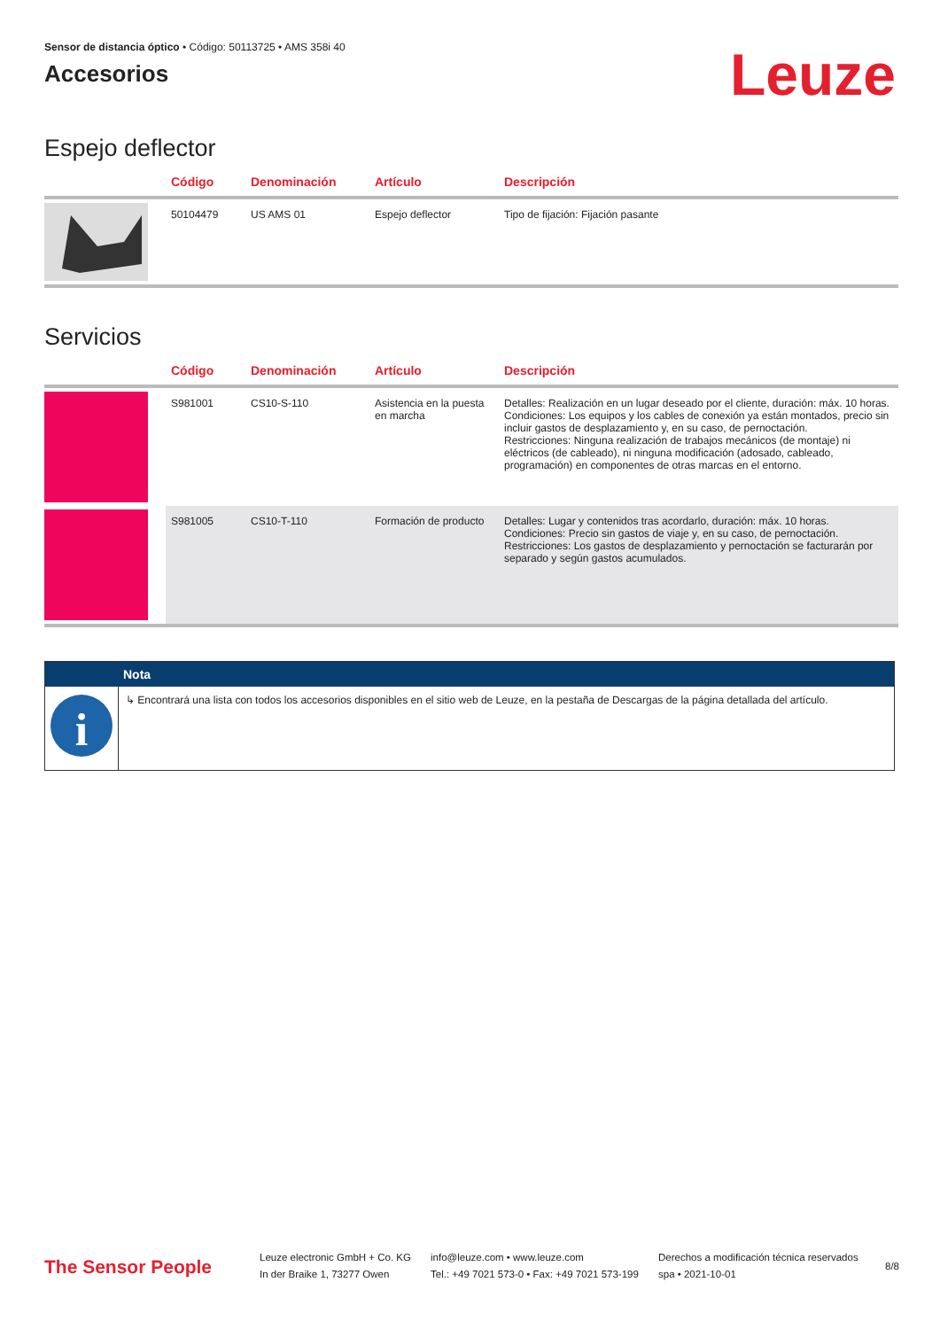Sensor de distancia óptico • Código: 50113725 • AMS 358i 40
Accesorios
Leuze
Espejo deflector
| | Código | Denominación | Artículo | Descripción |
| --- | --- | --- | --- | --- |
| | 50104479 | US AMS 01 | Espejo deflector | Tipo de fijación: Fijación pasante |
Servicios
| | Código | Denominación | Artículo | Descripción |
| --- | --- | --- | --- | --- |
| | S981001 | CS10-S-110 | Asistencia en la puesta en marcha | Detalles: Realización en un lugar deseado por el cliente, duración: máx. 10 horas. Condiciones: Los equipos y los cables de conexión ya están montados, precio sin incluir gastos de desplazamiento y, en su caso, de pernoctación. Restricciones: Ninguna realización de trabajos mecánicos (de montaje) ni eléctricos (de cableado), ni ninguna modificación (adosado, cableado, programación) en componentes de otras marcas en el entorno. |
| | S981005 | CS10-T-110 | Formación de producto | Detalles: Lugar y contenidos tras acordarlo, duración: máx. 10 horas. Condiciones: Precio sin gastos de viaje y, en su caso, de pernoctación. Restricciones: Los gastos de desplazamiento y pernoctación se facturarán por separado y según gastos acumulados. |
Nota
i
↳ Encontrará una lista con todos los accesorios disponibles en el sitio web de Leuze, en la pestaña de Descargas de la página detallada del artículo.
The Sensor People
Leuze electronic GmbH + Co. KG
In der Braike 1, 73277 Owen
info@leuze.com • www.leuze.com
Tel.: +49 7021 573-0 • Fax: +49 7021 573-199
Derechos a modificación técnica reservados
spa • 2021-10-01
8/8